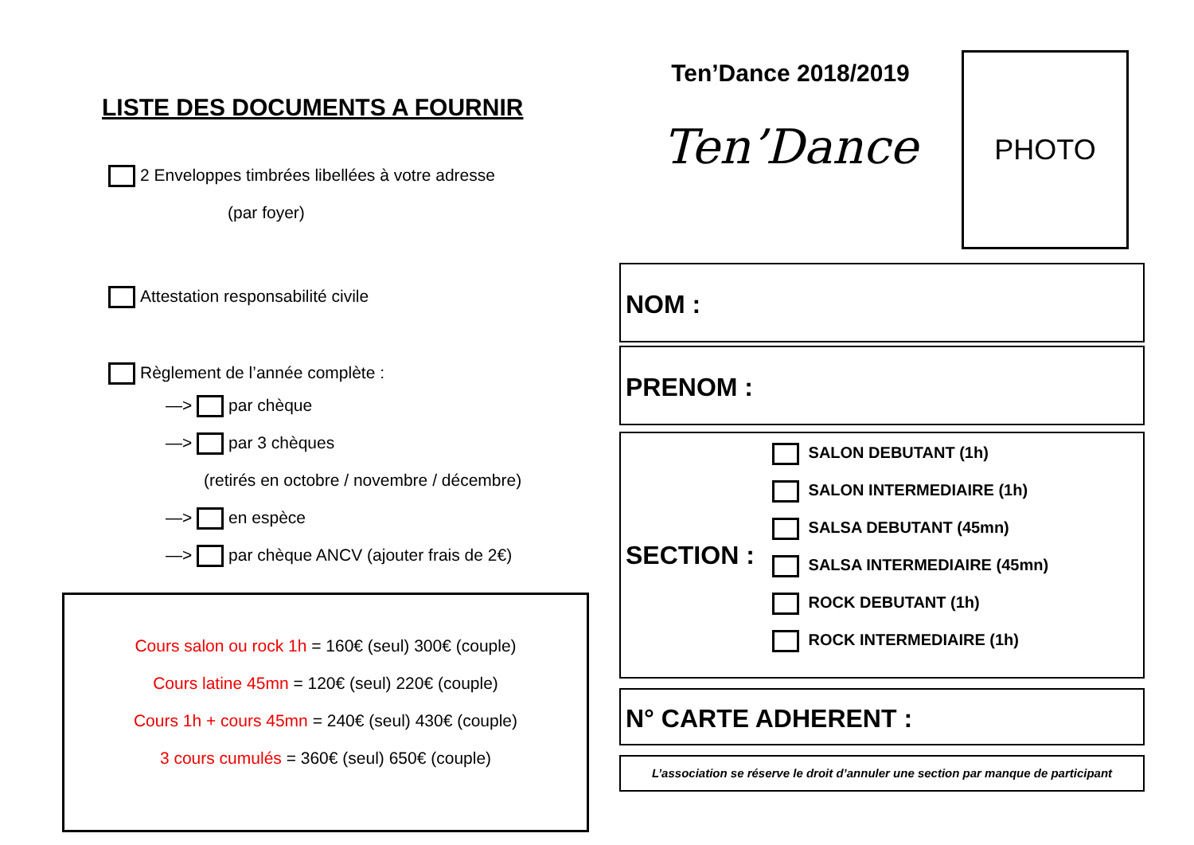LISTE DES DOCUMENTS A FOURNIR
2 Enveloppes timbrées libellées à votre adresse
(par foyer)
Attestation responsabilité civile
Règlement de l’année complète :
—> par chèque
—> par 3 chèques
(retirés en octobre / novembre / décembre)
—> en espèce
—> par chèque ANCV (ajouter frais de 2€)
Cours salon ou rock 1h = 160€ (seul) 300€ (couple)
Cours latine 45mn = 120€ (seul) 220€ (couple)
Cours 1h + cours 45mn = 240€ (seul) 430€ (couple)
3 cours cumulés = 360€ (seul) 650€ (couple)
Ten’Dance 2018/2019
Ten’Dance
PHOTO
NOM :
PRENOM :
SECTION :
SALON DEBUTANT (1h)
SALON INTERMEDIAIRE (1h)
SALSA DEBUTANT (45mn)
SALSA INTERMEDIAIRE (45mn)
ROCK DEBUTANT (1h)
ROCK INTERMEDIAIRE (1h)
N° CARTE ADHERENT :
L’association se réserve le droit d’annuler une section par manque de participant